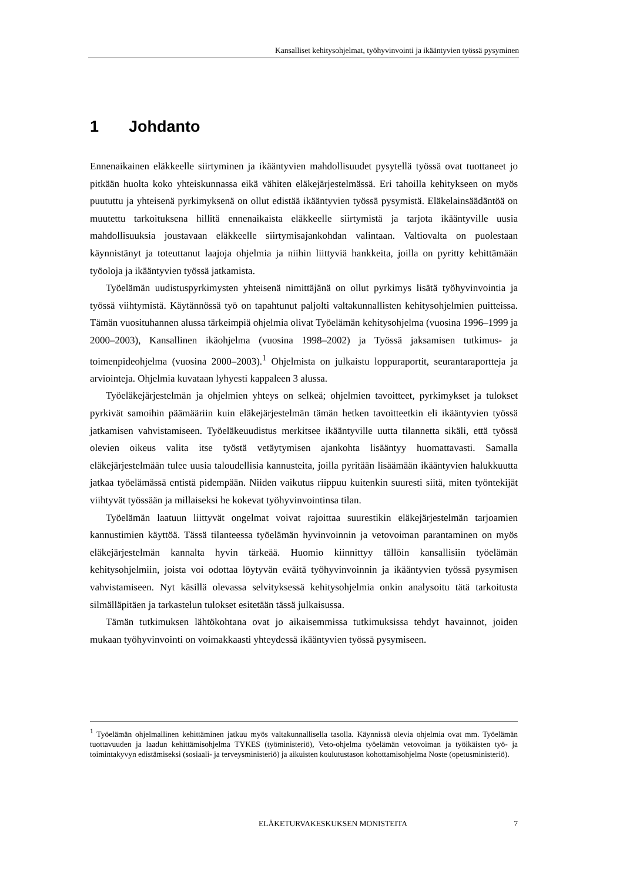Kansalliset kehitysohjelmat, työhyvinvointi ja ikääntyvien työssä pysyminen
1 Johdanto
Ennenaikainen eläkkeelle siirtyminen ja ikääntyvien mahdollisuudet pysytellä työssä ovat tuottaneet jo pitkään huolta koko yhteiskunnassa eikä vähiten eläkejärjestelmässä. Eri tahoilla kehitykseen on myös puututtu ja yhteisenä pyrkimyksenä on ollut edistää ikääntyvien työssä pysymistä. Eläkelainsäädäntöä on muutettu tarkoituksena hillitä ennenaikaista eläkkeelle siirtymistä ja tarjota ikääntyville uusia mahdollisuuksia joustavaan eläkkeelle siirtymisajankohdan valintaan. Valtiovalta on puolestaan käynnistänyt ja toteuttanut laajoja ohjelmia ja niihin liittyviä hankkeita, joilla on pyritty kehittämään työoloja ja ikääntyvien työssä jatkamista.
Työelämän uudistuspyrkimysten yhteisenä nimittäjänä on ollut pyrkimys lisätä työhyvinvointia ja työssä viihtymistä. Käytännössä työ on tapahtunut paljolti valtakunnallisten kehitysohjelmien puitteissa. Tämän vuosituhannen alussa tärkeimpiä ohjelmia olivat Työelämän kehitysohjelma (vuosina 1996–1999 ja 2000–2003), Kansallinen ikäohjelma (vuosina 1998–2002) ja Työssä jaksamisen tutkimus- ja toimenpideohjelma (vuosina 2000–2003).<sup>1</sup> Ohjelmista on julkaistu loppuraportit, seurantaraportteja ja arviointeja. Ohjelmia kuvataan lyhyesti kappaleen 3 alussa.
Työeläkejärjestelmän ja ohjelmien yhteys on selkeä; ohjelmien tavoitteet, pyrkimykset ja tulokset pyrkivät samoihin päämääriin kuin eläkejärjestelmän tämän hetken tavoitteetkin eli ikääntyvien työssä jatkamisen vahvistamiseen. Työeläkeuudistus merkitsee ikääntyville uutta tilannetta sikäli, että työssä olevien oikeus valita itse työstä vetäytymisen ajankohta lisääntyy huomattavasti. Samalla eläkejärjestelmään tulee uusia taloudellisia kannusteita, joilla pyritään lisäämään ikääntyvien halukkuutta jatkaa työelämässä entistä pidempään. Niiden vaikutus riippuu kuitenkin suuresti siitä, miten työntekijät viihtyvät työssään ja millaiseksi he kokevat työhyvinvointinsa tilan.
Työelämän laatuun liittyvät ongelmat voivat rajoittaa suurestikin eläkejärjestelmän tarjoamien kannustimien käyttöä. Tässä tilanteessa työelämän hyvinvoinnin ja vetovoiman parantaminen on myös eläkejärjestelmän kannalta hyvin tärkeää. Huomio kiinnittyy tällöin kansallisiin työelämän kehitysohjelmiin, joista voi odottaa löytyvän eväitä työhyvinvoinnin ja ikääntyvien työssä pysymisen vahvistamiseen. Nyt käsillä olevassa selvityksessä kehitysohjelmia onkin analysoitu tätä tarkoitusta silmälläpitäen ja tarkastelun tulokset esitetään tässä julkaisussa.
Tämän tutkimuksen lähtökohtana ovat jo aikaisemmissa tutkimuksissa tehdyt havainnot, joiden mukaan työhyvinvointi on voimakkaasti yhteydessä ikääntyvien työssä pysymiseen.
<sup>1</sup> Työelämän ohjelmallinen kehittäminen jatkuu myös valtakunnallisella tasolla. Käynnissä olevia ohjelmia ovat mm. Työelämän tuottavuuden ja laadun kehittämisohjelma TYKES (työministeriö), Veto-ohjelma työelämän vetovoiman ja työikäisten työ- ja toimintakyvyn edistämiseksi (sosiaali- ja terveysministeriö) ja aikuisten koulutustason kohottamisohjelma Noste (opetusministeriö).
ELÄKETURVAKESKUKSEN MONISTEITA 7